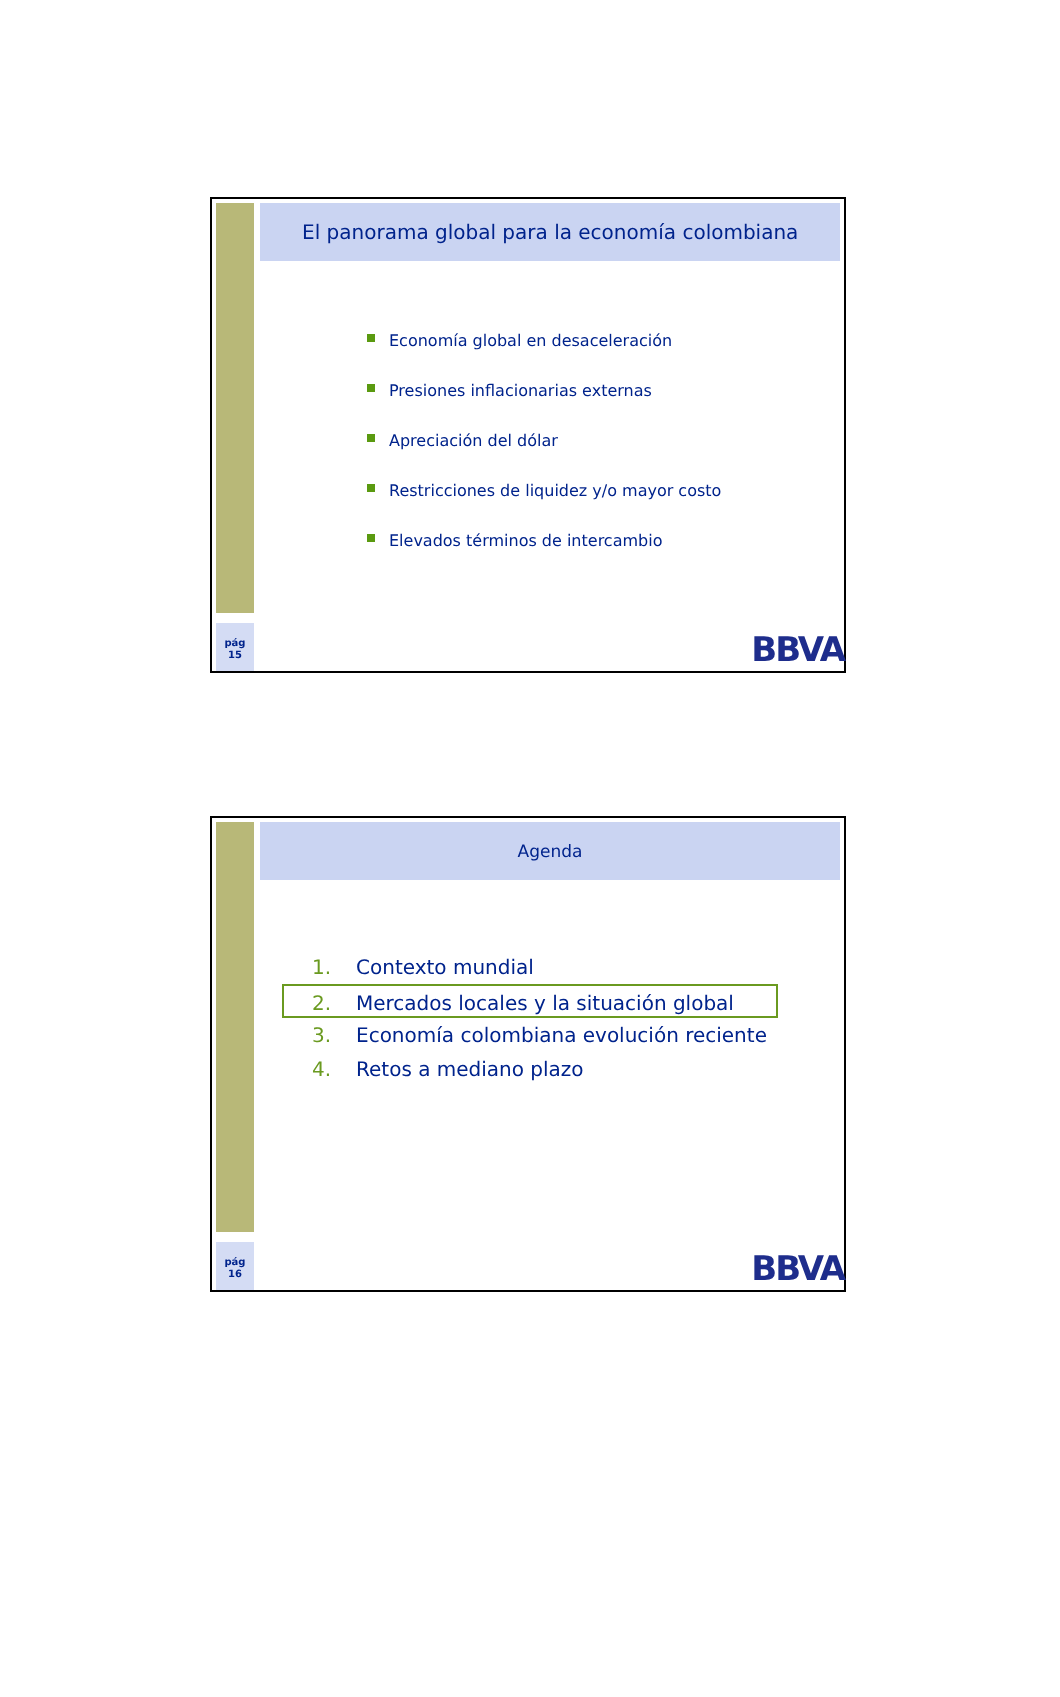El panorama global para la economía colombiana
Economía global en desaceleración
Presiones inflacionarias externas
Apreciación del dólar
Restricciones de liquidez y/o mayor costo
Elevados términos de intercambio
pág
15
BBVA
Agenda
1. Contexto mundial
2. Mercados locales y la situación global
3. Economía colombiana evolución reciente
4. Retos a mediano plazo
pág
16
BBVA